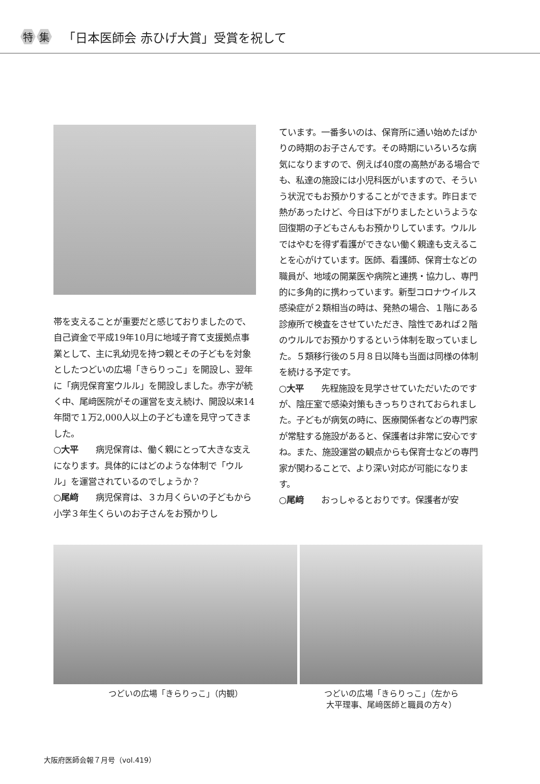特集 「日本医師会 赤ひげ大賞」受賞を祝して
帯を支えることが重要だと感じておりましたので、自己資金で平成19年10月に地域子育て支援拠点事業として、主に乳幼児を持つ親とその子どもを対象としたつどいの広場「きらりっこ」を開設し、翌年に「病児保育室ウルル」を開設しました。赤字が続く中、尾﨑医院がその運営を支え続け、開設以来14年間で１万2,000人以上の子ども達を見守ってきました。
○大平　　病児保育は、働く親にとって大きな支えになります。具体的にはどのような体制で「ウルル」を運営されているのでしょうか？
○尾﨑　　病児保育は、３カ月くらいの子どもから小学３年生くらいのお子さんをお預かりし
ています。一番多いのは、保育所に通い始めたばかりの時期のお子さんです。その時期にいろいろな病気になりますので、例えば40度の高熱がある場合でも、私達の施設には小児科医がいますので、そういう状況でもお預かりすることができます。昨日まで熱があったけど、今日は下がりましたというような回復期の子どもさんもお預かりしています。ウルルではやむを得ず看護ができない働く親達も支えることを心がけています。医師、看護師、保育士などの職員が、地域の開業医や病院と連携・協力し、専門的に多角的に携わっています。新型コロナウイルス感染症が２類相当の時は、発熱の場合、１階にある診療所で検査をさせていただき、陰性であれば２階のウルルでお預かりするという体制を取っていました。５類移行後の５月８日以降も当面は同様の体制を続ける予定です。
○大平　　先程施設を見学させていただいたのですが、陰圧室で感染対策もきっちりされておられました。子どもが病気の時に、医療関係者などの専門家が常駐する施設があると、保護者は非常に安心ですね。また、施設運営の観点からも保育士などの専門家が関わることで、より深い対応が可能になります。
○尾﨑　　おっしゃるとおりです。保護者が安
つどいの広場「きらりっこ」（内観） つどいの広場「きらりっこ」（左から
大平理事、尾﨑医師と職員の方々）
大阪府医師会報７月号（vol.419）